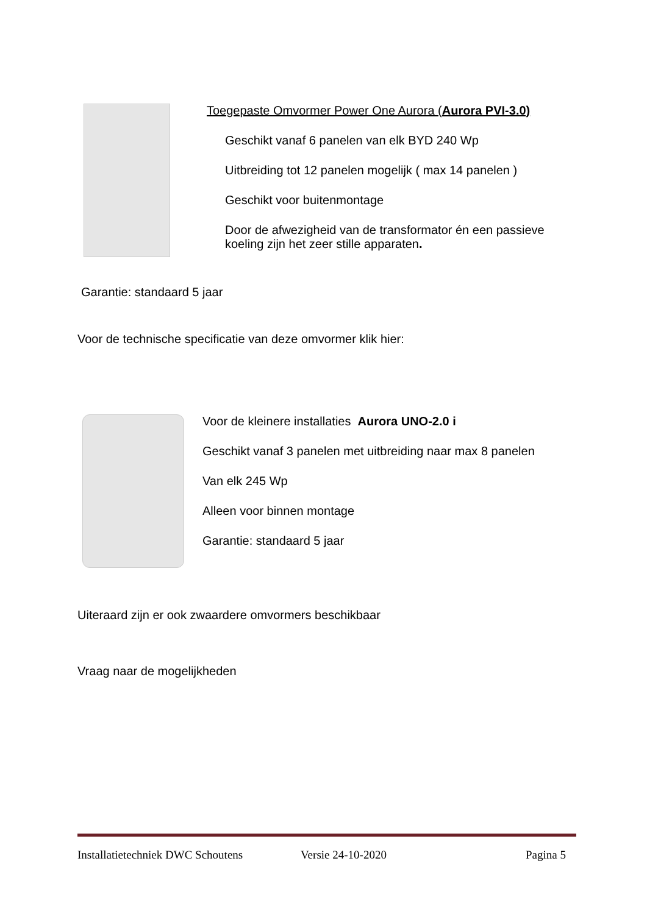Toegepaste Omvormer Power One Aurora (Aurora PVI-3.0)
Geschikt vanaf 6 panelen van elk BYD 240 Wp
Uitbreiding tot 12 panelen mogelijk ( max 14 panelen )
Geschikt voor buitenmontage
Door de afwezigheid van de transformator én een passieve
koeling zijn het zeer stille apparaten.
Garantie: standaard 5 jaar
Voor de technische specificatie van deze omvormer klik hier:
Voor de kleinere installaties Aurora UNO-2.0 i
Geschikt vanaf 3 panelen met uitbreiding naar max 8 panelen
Van elk 245 Wp
Alleen voor binnen montage
Garantie: standaard 5 jaar
Uiteraard zijn er ook zwaardere omvormers beschikbaar
Vraag naar de mogelijkheden
Installatietechniek DWC Schoutens
Versie 24-10-2020 Pagina 5